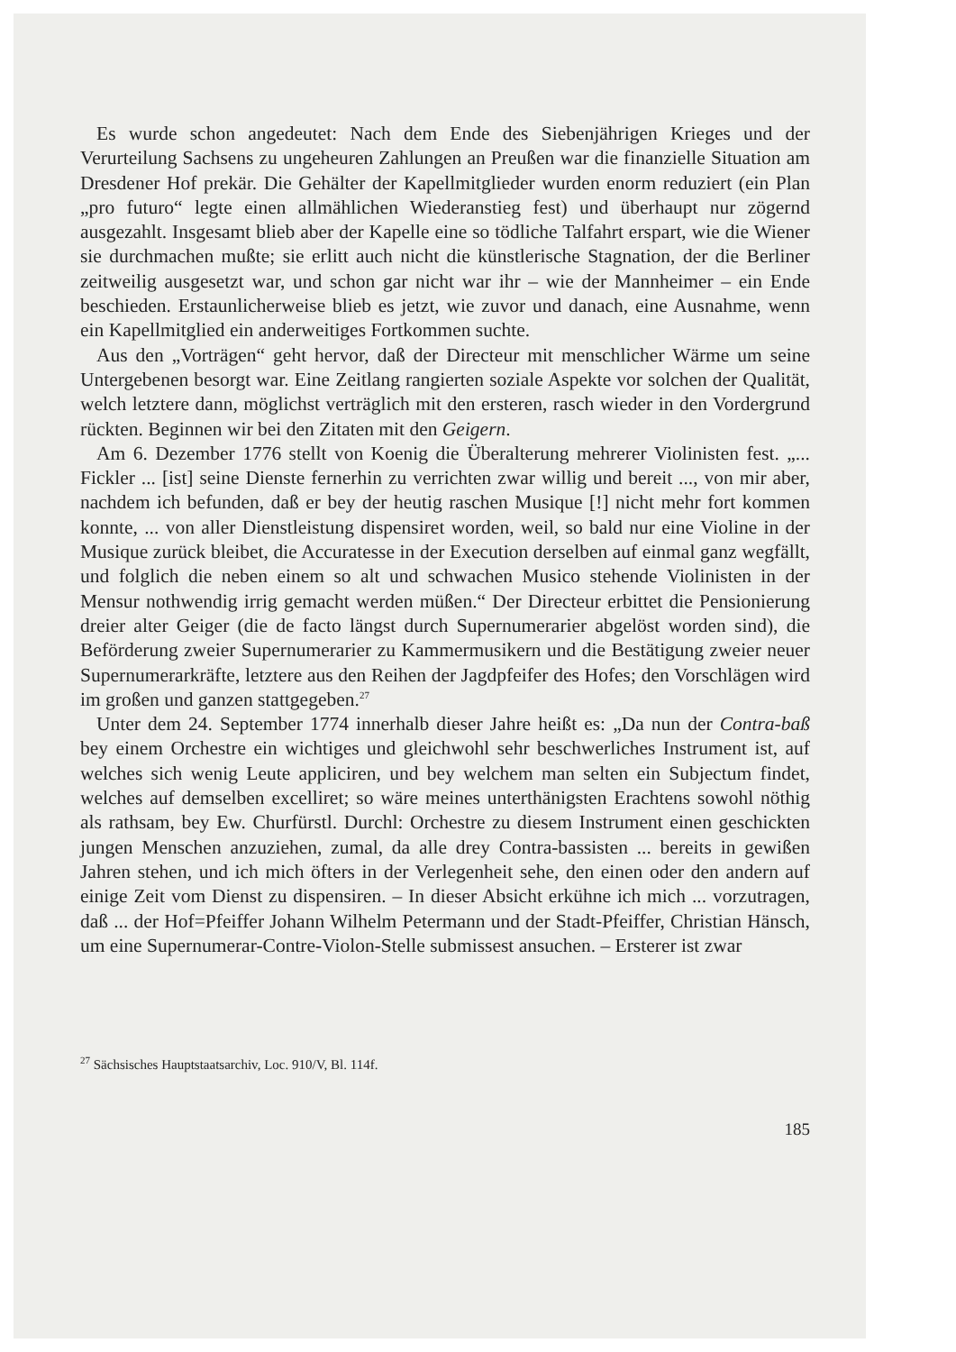Es wurde schon angedeutet: Nach dem Ende des Siebenjährigen Krieges und der Verurteilung Sachsens zu ungeheuren Zahlungen an Preußen war die finanzielle Situation am Dresdener Hof prekär. Die Gehälter der Kapellmitglieder wurden enorm reduziert (ein Plan „pro futuro“ legte einen allmählichen Wiederanstieg fest) und überhaupt nur zögernd ausgezahlt. Insgesamt blieb aber der Kapelle eine so tödliche Talfahrt erspart, wie die Wiener sie durchmachen mußte; sie erlitt auch nicht die künstlerische Stagnation, der die Berliner zeitweilig ausgesetzt war, und schon gar nicht war ihr – wie der Mannheimer – ein Ende beschieden. Erstaunlicherweise blieb es jetzt, wie zuvor und danach, eine Ausnahme, wenn ein Kapellmitglied ein anderweitiges Fortkommen suchte.
Aus den „Vorträgen“ geht hervor, daß der Directeur mit menschlicher Wärme um seine Untergebenen besorgt war. Eine Zeitlang rangierten soziale Aspekte vor solchen der Qualität, welch letztere dann, möglichst verträglich mit den ersteren, rasch wieder in den Vordergrund rückten. Beginnen wir bei den Zitaten mit den Geigern.
Am 6. Dezember 1776 stellt von Koenig die Überalterung mehrerer Violinisten fest. „... Fickler ... [ist] seine Dienste fernerhin zu verrichten zwar willig und bereit ..., von mir aber, nachdem ich befunden, daß er bey der heutig raschen Musique [!] nicht mehr fort kommen konnte, ... von aller Dienstleistung dispensiret worden, weil, so bald nur eine Violine in der Musique zurück bleibet, die Accuratesse in der Execution derselben auf einmal ganz wegfällt, und folglich die neben einem so alt und schwachen Musico stehende Violinisten in der Mensur nothwendig irrig gemacht werden müßen.“ Der Directeur erbittet die Pensionierung dreier alter Geiger (die de facto längst durch Supernumerarier abgelöst worden sind), die Beförderung zweier Supernumerarier zu Kammermusikern und die Bestätigung zweier neuer Supernumerarkräfte, letztere aus den Reihen der Jagdpfeifer des Hofes; den Vorschlägen wird im großen und ganzen stattgegeben.<sup>27</sup>
Unter dem 24. September 1774 innerhalb dieser Jahre heißt es: „Da nun der Contra-baß bey einem Orchestre ein wichtiges und gleichwohl sehr beschwerliches Instrument ist, auf welches sich wenig Leute appliciren, und bey welchem man selten ein Subjectum findet, welches auf demselben excelliret; so wäre meines unterthänigsten Erachtens sowohl nöthig als rathsam, bey Ew. Churfürstl. Durchl: Orchestre zu diesem Instrument einen geschickten jungen Menschen anzuziehen, zumal, da alle drey Contra-bassisten ... bereits in gewißen Jahren stehen, und ich mich öfters in der Verlegenheit sehe, den einen oder den andern auf einige Zeit vom Dienst zu dispensiren. – In dieser Absicht erkühne ich mich ... vorzutragen, daß ... der Hof=Pfeiffer Johann Wilhelm Petermann und der Stadt-Pfeiffer, Christian Hänsch, um eine Supernumerar-Contre-Violon-Stelle submissest ansuchen. – Ersterer ist zwar
<sup>27</sup> Sächsisches Hauptstaatsarchiv, Loc. 910/V, Bl. 114f.
185